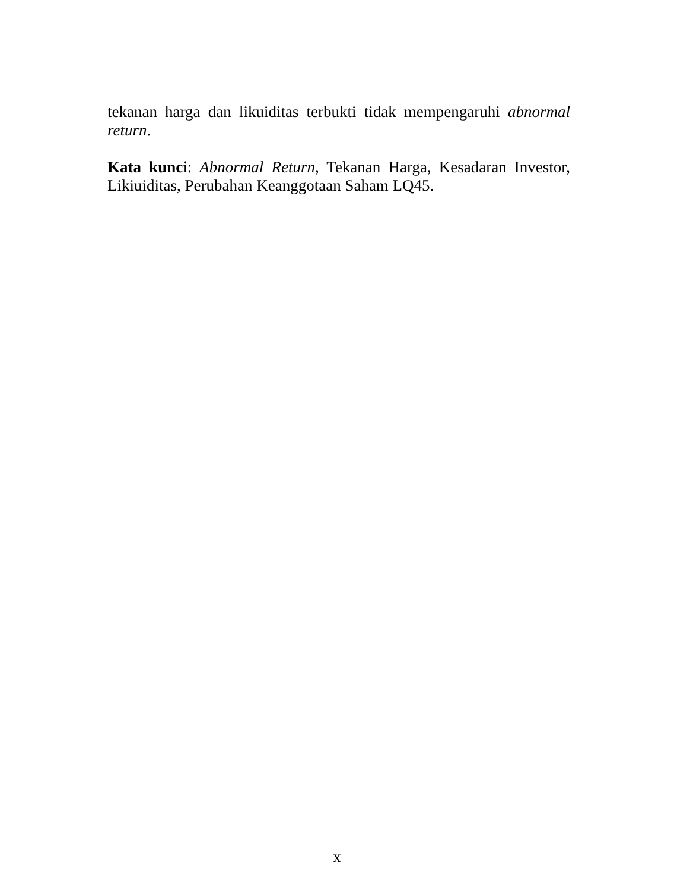tekanan harga dan likuiditas terbukti tidak mempengaruhi abnormal return.
Kata kunci: Abnormal Return, Tekanan Harga, Kesadaran Investor, Likiuiditas, Perubahan Keanggotaan Saham LQ45.
x